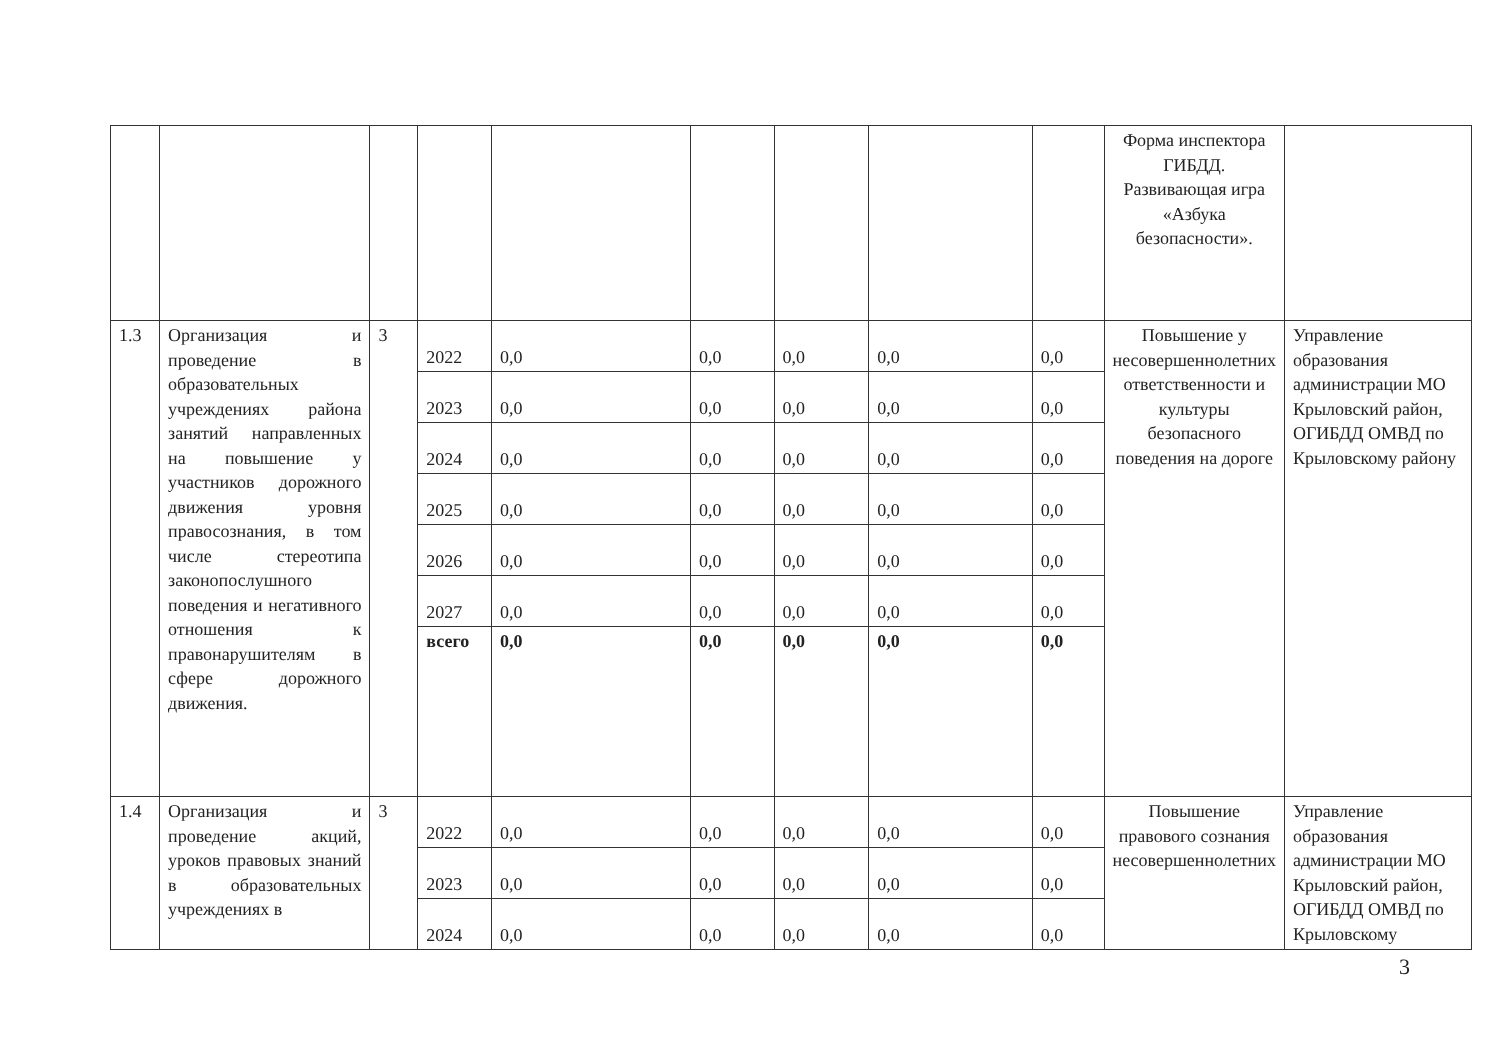| | | | | | | | | | Форма инспектора ГИБДД. Развивающая игра «Азбука безопасности». | |
| 1.3 | Организация и проведение в образовательных учреждениях района занятий направленных на повышение у участников дорожного движения уровня правосознания, в том числе стереотипа законопослушного поведения и негативного отношения к правонарушителям в сфере дорожного движения. | 3 | 2022 | 0,0 | 0,0 | 0,0 | 0,0 | 0,0 | Повышение у несовершеннолетних ответственности и культуры безопасного поведения на дороге | Управление образования администрации МО Крыловский район, ОГИБДД ОМВД по Крыловскому району |
| | | | 2023 | 0,0 | 0,0 | 0,0 | 0,0 | 0,0 | | |
| | | | 2024 | 0,0 | 0,0 | 0,0 | 0,0 | 0,0 | | |
| | | | 2025 | 0,0 | 0,0 | 0,0 | 0,0 | 0,0 | | |
| | | | 2026 | 0,0 | 0,0 | 0,0 | 0,0 | 0,0 | | |
| | | | 2027 | 0,0 | 0,0 | 0,0 | 0,0 | 0,0 | | |
| | | | всего | 0,0 | 0,0 | 0,0 | 0,0 | 0,0 | | |
| 1.4 | Организация и проведение акций, уроков правовых знаний в образовательных учреждениях в | 3 | 2022 | 0,0 | 0,0 | 0,0 | 0,0 | 0,0 | Повышение правового сознания несовершеннолетних | Управление образования администрации МО Крыловский район, ОГИБДД ОМВД по Крыловскому |
| | | | 2023 | 0,0 | 0,0 | 0,0 | 0,0 | 0,0 | | |
| | | | 2024 | 0,0 | 0,0 | 0,0 | 0,0 | 0,0 | | |
3